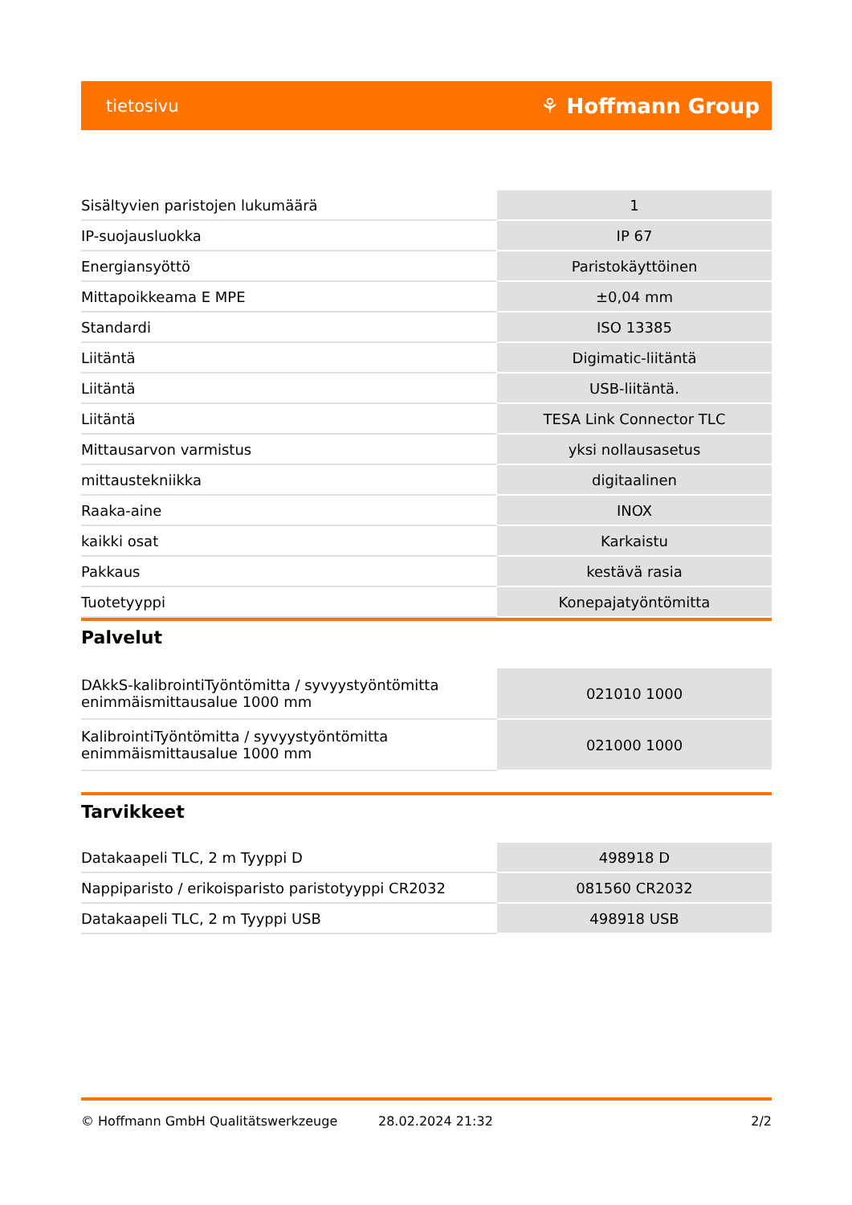tietosivu ⚘ Hoffmann Group
| Sisältyvien paristojen lukumäärä | 1 |
| IP-suojausluokka | IP 67 |
| Energiansyöttö | Paristokäyttöinen |
| Mittapoikkeama E MPE | ±0,04 mm |
| Standardi | ISO 13385 |
| Liitäntä | Digimatic-liitäntä |
| Liitäntä | USB-liitäntä. |
| Liitäntä | TESA Link Connector TLC |
| Mittausarvon varmistus | yksi nollausasetus |
| mittaustekniikka | digitaalinen |
| Raaka-aine | INOX |
| kaikki osat | Karkaistu |
| Pakkaus | kestävä rasia |
| Tuotetyyppi | Konepajatyöntömitta |
Palvelut
| DAkkS-kalibrointiTyöntömitta / syvyystyöntömitta enimmäismittausalue 1000 mm | 021010 1000 |
| KalibrointiTyöntömitta / syvyystyöntömitta enimmäismittausalue 1000 mm | 021000 1000 |
Tarvikkeet
| Datakaapeli TLC, 2 m Tyyppi D | 498918 D |
| Nappiparisto / erikoisparisto paristotyyppi CR2032 | 081560 CR2032 |
| Datakaapeli TLC, 2 m Tyyppi USB | 498918 USB |
© Hoffmann GmbH Qualitätswerkzeuge 28.02.2024 21:32 2/2